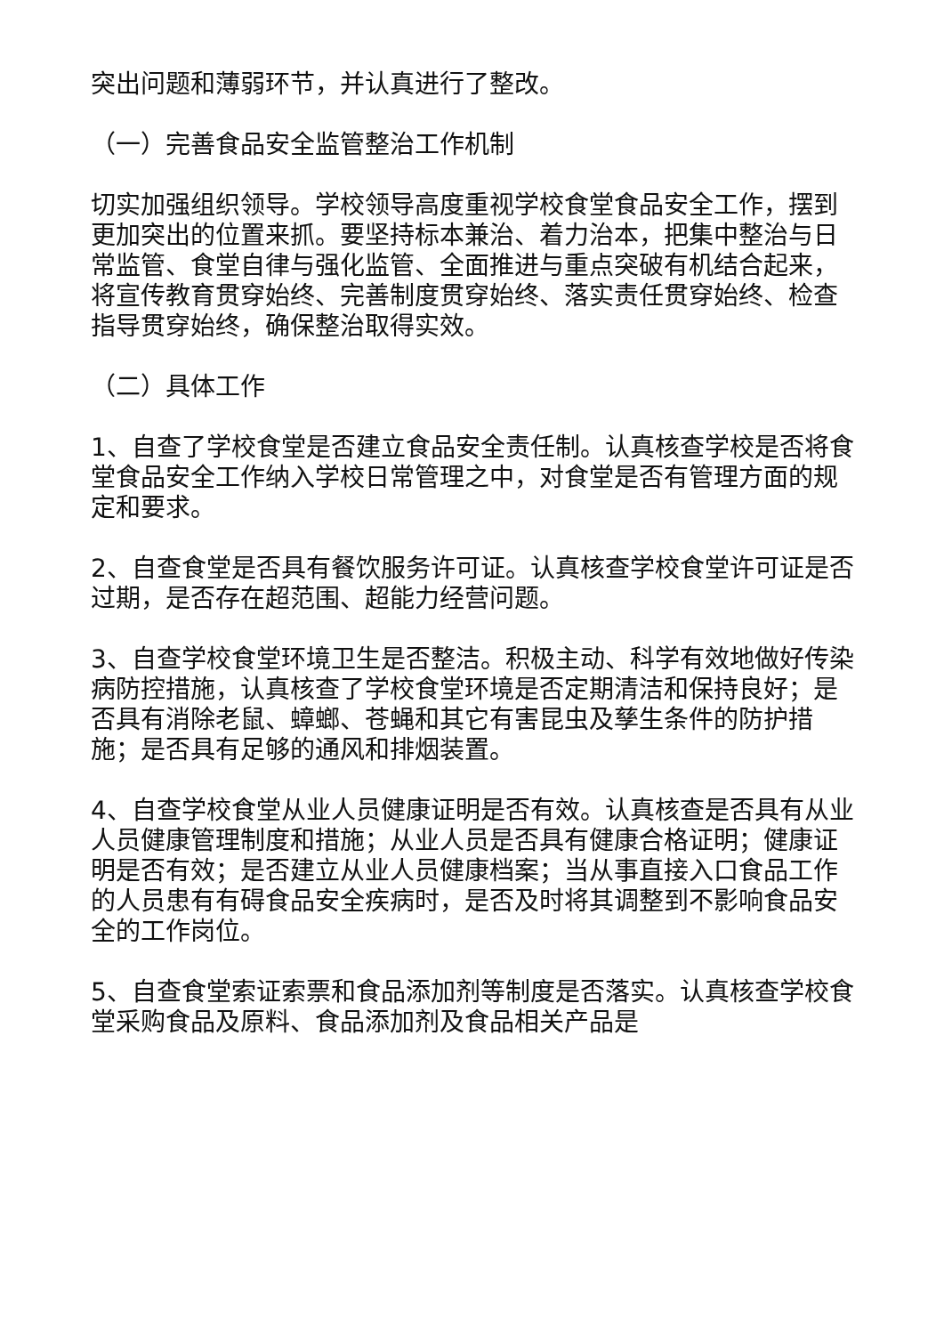突出问题和薄弱环节，并认真进行了整改。
（一）完善食品安全监管整治工作机制
切实加强组织领导。学校领导高度重视学校食堂食品安全工作，摆到更加突出的位置来抓。要坚持标本兼治、着力治本，把集中整治与日常监管、食堂自律与强化监管、全面推进与重点突破有机结合起来，将宣传教育贯穿始终、完善制度贯穿始终、落实责任贯穿始终、检查指导贯穿始终，确保整治取得实效。
（二）具体工作
1、自查了学校食堂是否建立食品安全责任制。认真核查学校是否将食堂食品安全工作纳入学校日常管理之中，对食堂是否有管理方面的规定和要求。
2、自查食堂是否具有餐饮服务许可证。认真核查学校食堂许可证是否过期，是否存在超范围、超能力经营问题。
3、自查学校食堂环境卫生是否整洁。积极主动、科学有效地做好传染病防控措施，认真核查了学校食堂环境是否定期清洁和保持良好；是否具有消除老鼠、蟑螂、苍蝇和其它有害昆虫及孳生条件的防护措施；是否具有足够的通风和排烟装置。
4、自查学校食堂从业人员健康证明是否有效。认真核查是否具有从业人员健康管理制度和措施；从业人员是否具有健康合格证明；健康证明是否有效；是否建立从业人员健康档案；当从事直接入口食品工作的人员患有有碍食品安全疾病时，是否及时将其调整到不影响食品安全的工作岗位。
5、自查食堂索证索票和食品添加剂等制度是否落实。认真核查学校食堂采购食品及原料、食品添加剂及食品相关产品是